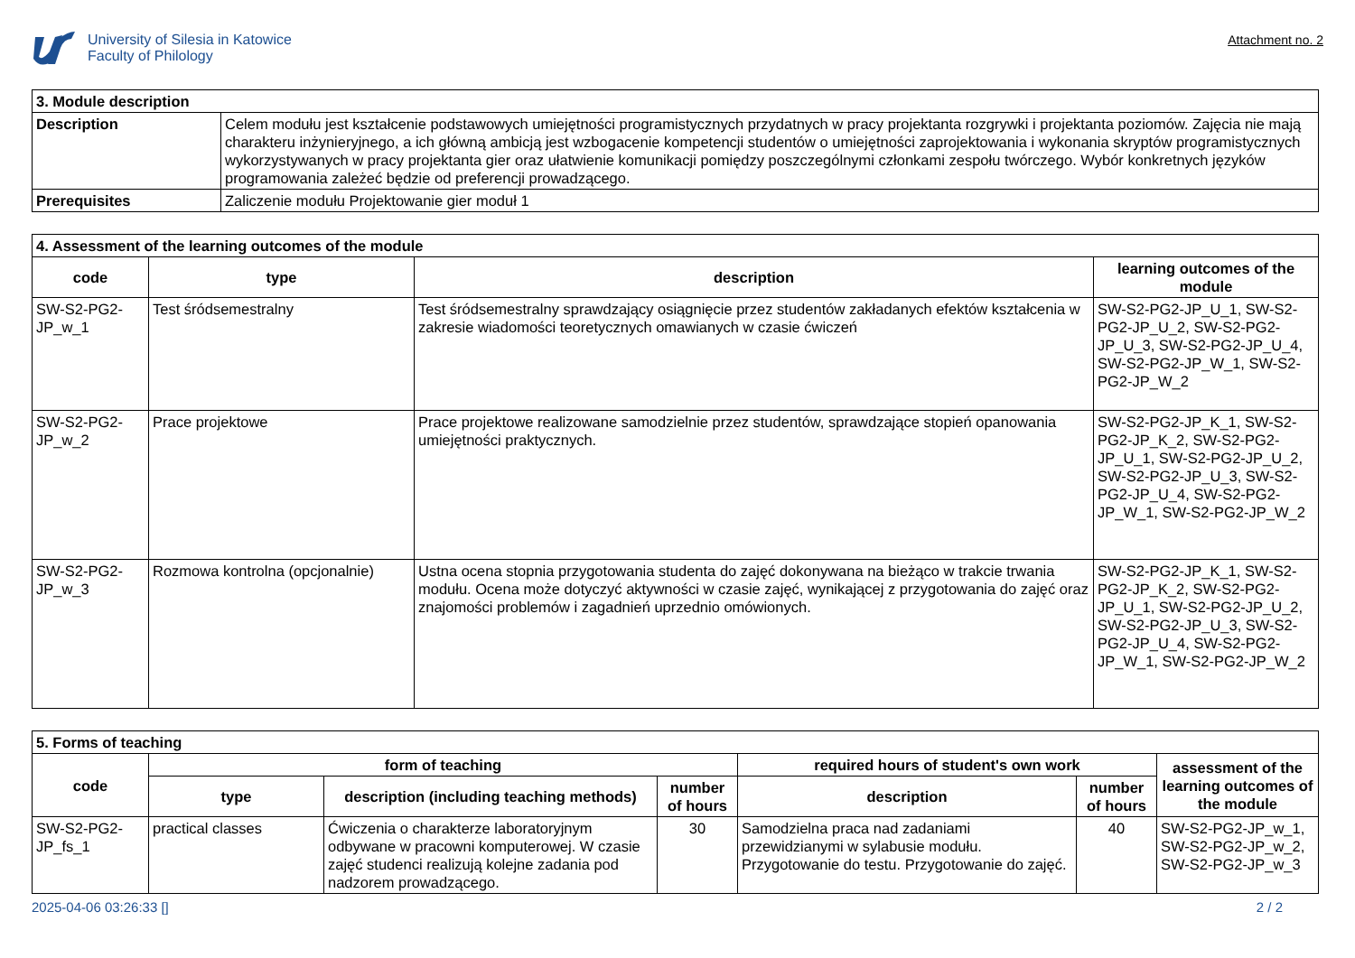University of Silesia in Katowice
Faculty of Philology
Attachment no. 2
| 3. Module description | |
| Description | Celem modułu jest kształcenie podstawowych umiejętności programistycznych przydatnych w pracy projektanta rozgrywki i projektanta poziomów. Zajęcia nie mają charakteru inżynieryjnego, a ich główną ambicją jest wzbogacenie kompetencji studentów o umiejętności zaprojektowania i wykonania skryptów programistycznych wykorzystywanych w pracy projektanta gier oraz ułatwienie komunikacji pomiędzy poszczególnymi członkami zespołu twórczego. Wybór konkretnych języków programowania zależeć będzie od preferencji prowadzącego. |
| Prerequisites | Zaliczenie modułu Projektowanie gier moduł 1 |
| 4. Assessment of the learning outcomes of the module | | | |
| code | type | description | learning outcomes of the module |
| SW-S2-PG2-JP_w_1 | Test śródsemestralny | Test śródsemestralny sprawdzający osiągnięcie przez studentów zakładanych efektów kształcenia w zakresie wiadomości teoretycznych omawianych w czasie ćwiczeń | SW-S2-PG2-JP_U_1, SW-S2-PG2-JP_U_2, SW-S2-PG2-JP_U_3, SW-S2-PG2-JP_U_4, SW-S2-PG2-JP_W_1, SW-S2-PG2-JP_W_2 |
| SW-S2-PG2-JP_w_2 | Prace projektowe | Prace projektowe realizowane samodzielnie przez studentów, sprawdzające stopień opanowania umiejętności praktycznych. | SW-S2-PG2-JP_K_1, SW-S2-PG2-JP_K_2, SW-S2-PG2-JP_U_1, SW-S2-PG2-JP_U_2, SW-S2-PG2-JP_U_3, SW-S2-PG2-JP_U_4, SW-S2-PG2-JP_W_1, SW-S2-PG2-JP_W_2 |
| SW-S2-PG2-JP_w_3 | Rozmowa kontrolna (opcjonalnie) | Ustna ocena stopnia przygotowania studenta do zajęć dokonywana na bieżąco w trakcie trwania modułu. Ocena może dotyczyć aktywności w czasie zajęć, wynikającej z przygotowania do zajęć oraz znajomości problemów i zagadnień uprzednio omówionych. | SW-S2-PG2-JP_K_1, SW-S2-PG2-JP_K_2, SW-S2-PG2-JP_U_1, SW-S2-PG2-JP_U_2, SW-S2-PG2-JP_U_3, SW-S2-PG2-JP_U_4, SW-S2-PG2-JP_W_1, SW-S2-PG2-JP_W_2 |
| 5. Forms of teaching | | | | | | |
| code | form of teaching | | | required hours of student's own work | | assessment of the learning outcomes of the module |
| | type | description (including teaching methods) | number of hours | description | number of hours | |
| SW-S2-PG2-JP_fs_1 | practical classes | Ćwiczenia o charakterze laboratoryjnym odbywane w pracowni komputerowej. W czasie zajęć studenci realizują kolejne zadania pod nadzorem prowadzącego. | 30 | Samodzielna praca nad zadaniami przewidzianymi w sylabusie modułu. Przygotowanie do testu. Przygotowanie do zajęć. | 40 | SW-S2-PG2-JP_w_1, SW-S2-PG2-JP_w_2, SW-S2-PG2-JP_w_3 |
2025-04-06 03:26:33 [] 2 / 2